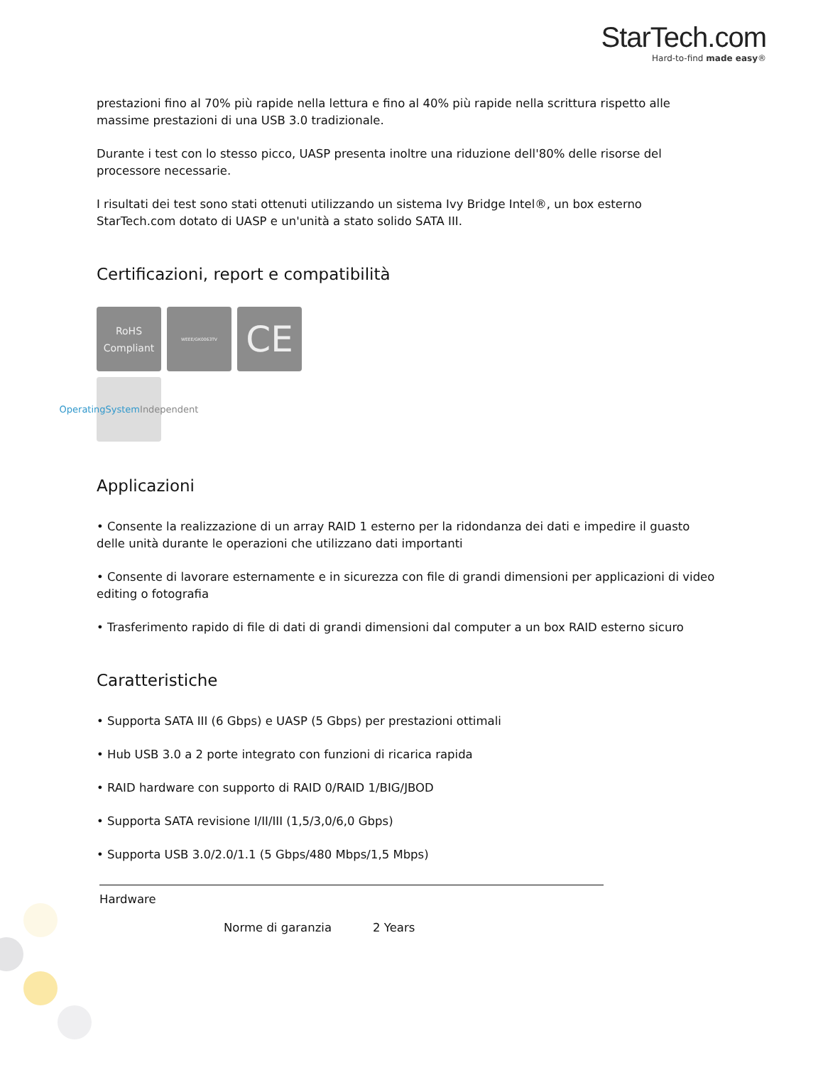StarTech.com
Hard-to-find made easy®
prestazioni fino al 70% più rapide nella lettura e fino al 40% più rapide nella scrittura rispetto alle massime prestazioni di una USB 3.0 tradizionale.
Durante i test con lo stesso picco, UASP presenta inoltre una riduzione dell'80% delle risorse del processore necessarie.
I risultati dei test sono stati ottenuti utilizzando un sistema Ivy Bridge Intel®, un box esterno StarTech.com dotato di UASP e un'unità a stato solido SATA III.
Certificazioni, report e compatibilità
RoHS
Compliant
WEEE/GK0063TV
CE
OperatingSystem
Independent
Applicazioni
• Consente la realizzazione di un array RAID 1 esterno per la ridondanza dei dati e impedire il guasto delle unità durante le operazioni che utilizzano dati importanti
• Consente di lavorare esternamente e in sicurezza con file di grandi dimensioni per applicazioni di video editing o fotografia
• Trasferimento rapido di file di dati di grandi dimensioni dal computer a un box RAID esterno sicuro
Caratteristiche
• Supporta SATA III (6 Gbps) e UASP (5 Gbps) per prestazioni ottimali
• Hub USB 3.0 a 2 porte integrato con funzioni di ricarica rapida
• RAID hardware con supporto di RAID 0/RAID 1/BIG/JBOD
• Supporta SATA revisione I/II/III (1,5/3,0/6,0 Gbps)
• Supporta USB 3.0/2.0/1.1 (5 Gbps/480 Mbps/1,5 Mbps)
| Hardware | | |
| | Norme di garanzia | 2 Years |